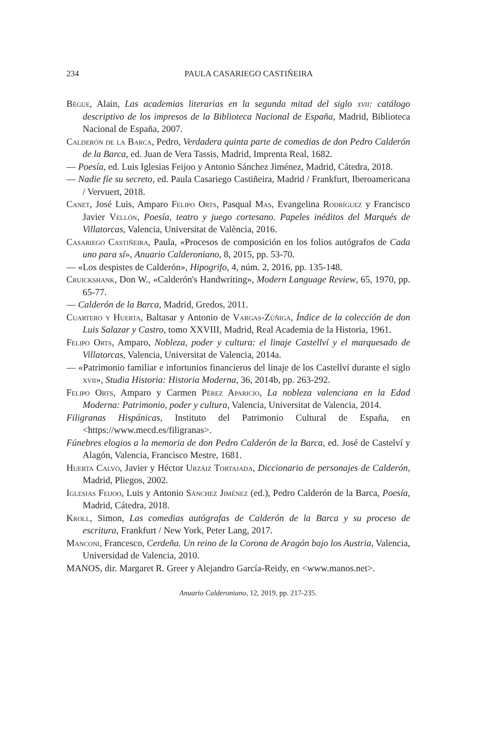234 PAULA CASARIEGO CASTIÑEIRA
Bègue, Alain, Las academias literarias en la segunda mitad del siglo xvii: catálogo descriptivo de los impresos de la Biblioteca Nacional de España, Madrid, Biblioteca Nacional de España, 2007.
Calderón de la Barca, Pedro, Verdadera quinta parte de comedias de don Pedro Calderón de la Barca, ed. Juan de Vera Tassis, Madrid, Imprenta Real, 1682.
— Poesía, ed. Luis Iglesias Feijoo y Antonio Sánchez Jiménez, Madrid, Cátedra, 2018.
— Nadie fíe su secreto, ed. Paula Casariego Castiñeira, Madrid / Frankfurt, Iberoamericana / Vervuert, 2018.
Canet, José Luis, Amparo Felipo Orts, Pasqual Mas, Evangelina Rodríguez y Francisco Javier Vellón, Poesía, teatro y juego cortesano. Papeles inéditos del Marqués de Villatorcas, Valencia, Universitat de València, 2016.
Casariego Castiñeira, Paula, «Procesos de composición en los folios autógrafos de Cada uno para sí», Anuario Calderoniano, 8, 2015, pp. 53-70.
— «Los despistes de Calderón», Hipogrifo, 4, núm. 2, 2016, pp. 135-148.
Cruickshank, Don W., «Calderón's Handwriting», Modern Language Review, 65, 1970, pp. 65-77.
— Calderón de la Barca, Madrid, Gredos, 2011.
Cuartero y Huerta, Baltasar y Antonio de Vargas-Zúñiga, Índice de la colección de don Luis Salazar y Castro, tomo XXVIII, Madrid, Real Academia de la Historia, 1961.
Felipo Orts, Amparo, Nobleza, poder y cultura: el linaje Castellví y el marquesado de Villatorcas, Valencia, Universitat de Valencia, 2014a.
— «Patrimonio familiar e infortunios financieros del linaje de los Castellví durante el siglo xvii», Studia Historia: Historia Moderna, 36, 2014b, pp. 263-292.
Felipo Orts, Amparo y Carmen Pérez Aparicio, La nobleza valenciana en la Edad Moderna: Patrimonio, poder y cultura, Valencia, Universitat de Valencia, 2014.
Filigranas Hispánicas, Instituto del Patrimonio Cultural de España, en <https://www.mecd.es/filigranas>.
Fúnebres elogios a la memoria de don Pedro Calderón de la Barca, ed. José de Castelví y Alagón, Valencia, Francisco Mestre, 1681.
Huerta Calvo, Javier y Héctor Urzáiz Tortajada, Diccionario de personajes de Calderón, Madrid, Pliegos, 2002.
Iglesias Feijoo, Luis y Antonio Sánchez Jiménez (ed.), Pedro Calderón de la Barca, Poesía, Madrid, Cátedra, 2018.
Kroll, Simon, Las comedias autógrafas de Calderón de la Barca y su proceso de escritura, Frankfurt / New York, Peter Lang, 2017.
Manconi, Francesco, Cerdeña. Un reino de la Corona de Aragón bajo los Austria, Valencia, Universidad de Valencia, 2010.
MANOS, dir. Margaret R. Greer y Alejandro García-Reidy, en <www.manos.net>.
Anuario Calderoniano, 12, 2019, pp. 217-235.